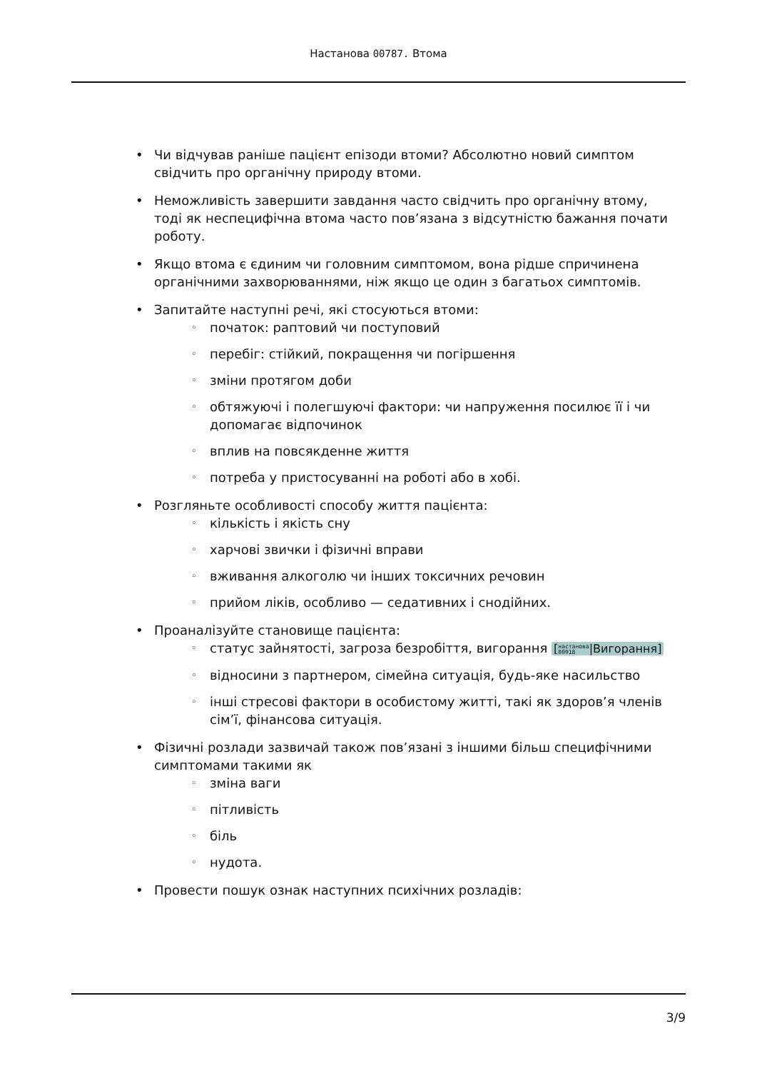Настанова 00787. Втома
• Чи відчував раніше пацієнт епізоди втоми? Абсолютно новий симптом свідчить про органічну природу втоми.
• Неможливість завершити завдання часто свідчить про органічну втому, тоді як неспецифічна втома часто пов’язана з відсутністю бажання почати роботу.
• Якщо втома є єдиним чи головним симптомом, вона рідше спричинена органічними захворюваннями, ніж якщо це один з багатьох симптомів.
• Запитайте наступні речі, які стосуються втоми:
◦ початок: раптовий чи поступовий
◦ перебіг: стійкий, покращення чи погіршення
◦ зміни протягом доби
◦ обтяжуючі і полегшуючі фактори: чи напруження посилює її і чи допомагає відпочинок
◦ вплив на повсякденне життя
◦ потреба у пристосуванні на роботі або в хобі.
• Розгляньте особливості способу життя пацієнта:
◦ кількість і якість сну
◦ харчові звички і фізичні вправи
◦ вживання алкоголю чи інших токсичних речовин
◦ прийом ліків, особливо — седативних і снодійних.
• Проаналізуйте становище пацієнта:
◦ статус зайнятості, загроза безробіття, вигорання [настанова
00918|Вигорання]
◦ відносини з партнером, сімейна ситуація, будь-яке насильство
◦ інші стресові фактори в особистому житті, такі як здоров’я членів сім’ї, фінансова ситуація.
• Фізичні розлади зазвичай також пов’язані з іншими більш специфічними симптомами такими як
◦ зміна ваги
◦ пітливість
◦ біль
◦ нудота.
• Провести пошук ознак наступних психічних розладів:
3/9